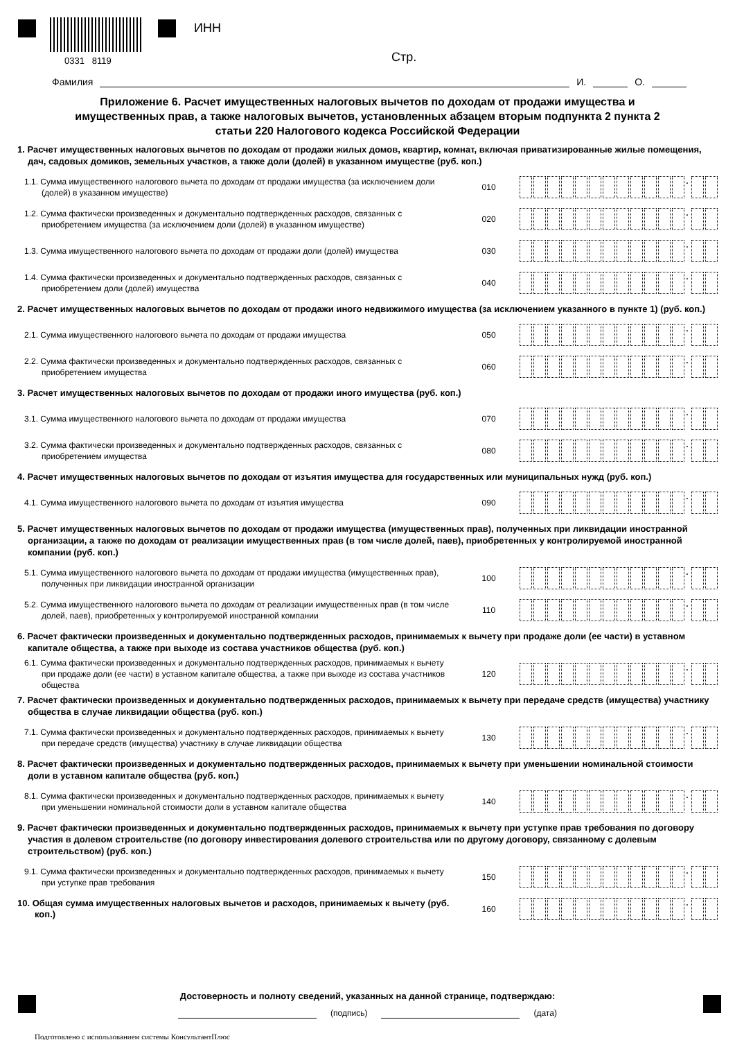0331 8119
ИНН
Стр.
Фамилия
И.
О.
Приложение 6. Расчет имущественных налоговых вычетов по доходам от продажи имущества и имущественных прав, а также налоговых вычетов, установленных абзацем вторым подпункта 2 пункта 2 статьи 220 Налогового кодекса Российской Федерации
1. Расчет имущественных налоговых вычетов по доходам от продажи жилых домов, квартир, комнат, включая приватизированные жилые помещения, дач, садовых домиков, земельных участков, а также доли (долей) в указанном имуществе (руб. коп.)
1.1. Сумма имущественного налогового вычета по доходам от продажи имущества (за исключением доли (долей) в указанном имуществе)
010 .
1.2. Сумма фактически произведенных и документально подтвержденных расходов, связанных с приобретением имущества (за исключением доли (долей) в указанном имуществе)
020 .
1.3. Сумма имущественного налогового вычета по доходам от продажи доли (долей) имущества
030 .
1.4. Сумма фактически произведенных и документально подтвержденных расходов, связанных с приобретением доли (долей) имущества
040 .
2. Расчет имущественных налоговых вычетов по доходам от продажи иного недвижимого имущества (за исключением указанного в пункте 1) (руб. коп.)
2.1. Сумма имущественного налогового вычета по доходам от продажи имущества
050 .
2.2. Сумма фактически произведенных и документально подтвержденных расходов, связанных с приобретением имущества
060 .
3. Расчет имущественных налоговых вычетов по доходам от продажи иного имущества (руб. коп.)
3.1. Сумма имущественного налогового вычета по доходам от продажи имущества
070 .
3.2. Сумма фактически произведенных и документально подтвержденных расходов, связанных с приобретением имущества
080 .
4. Расчет имущественных налоговых вычетов по доходам от изъятия имущества для государственных или муниципальных нужд (руб. коп.)
4.1. Сумма имущественного налогового вычета по доходам от изъятия имущества
090 .
5. Расчет имущественных налоговых вычетов по доходам от продажи имущества (имущественных прав), полученных при ликвидации иностранной организации, а также по доходам от реализации имущественных прав (в том числе долей, паев), приобретенных у контролируемой иностранной компании (руб. коп.)
5.1. Сумма имущественного налогового вычета по доходам от продажи имущества (имущественных прав), полученных при ликвидации иностранной организации
100 .
5.2. Сумма имущественного налогового вычета по доходам от реализации имущественных прав (в том числе долей, паев), приобретенных у контролируемой иностранной компании
110 .
6. Расчет фактически произведенных и документально подтвержденных расходов, принимаемых к вычету при продаже доли (ее части) в уставном капитале общества, а также при выходе из состава участников общества (руб. коп.)
6.1. Сумма фактически произведенных и документально подтвержденных расходов, принимаемых к вычету при продаже доли (ее части) в уставном капитале общества, а также при выходе из состава участников общества
120 .
7. Расчет фактически произведенных и документально подтвержденных расходов, принимаемых к вычету при передаче средств (имущества) участнику общества в случае ликвидации общества (руб. коп.)
7.1. Сумма фактически произведенных и документально подтвержденных расходов, принимаемых к вычету при передаче средств (имущества) участнику в случае ликвидации общества
130 .
8. Расчет фактически произведенных и документально подтвержденных расходов, принимаемых к вычету при уменьшении номинальной стоимости доли в уставном капитале общества (руб. коп.)
8.1. Сумма фактически произведенных и документально подтвержденных расходов, принимаемых к вычету при уменьшении номинальной стоимости доли в уставном капитале общества
140 .
9. Расчет фактически произведенных и документально подтвержденных расходов, принимаемых к вычету при уступке прав требования по договору участия в долевом строительстве (по договору инвестирования долевого строительства или по другому договору, связанному с долевым строительством) (руб. коп.)
9.1. Сумма фактически произведенных и документально подтвержденных расходов, принимаемых к вычету при уступке прав требования
150 .
10. Общая сумма имущественных налоговых вычетов и расходов, принимаемых к вычету (руб. коп.)
160 .
Достоверность и полноту сведений, указанных на данной странице, подтверждаю:
(подпись) (дата)
Подготовлено с использованием системы КонсультантПлюс